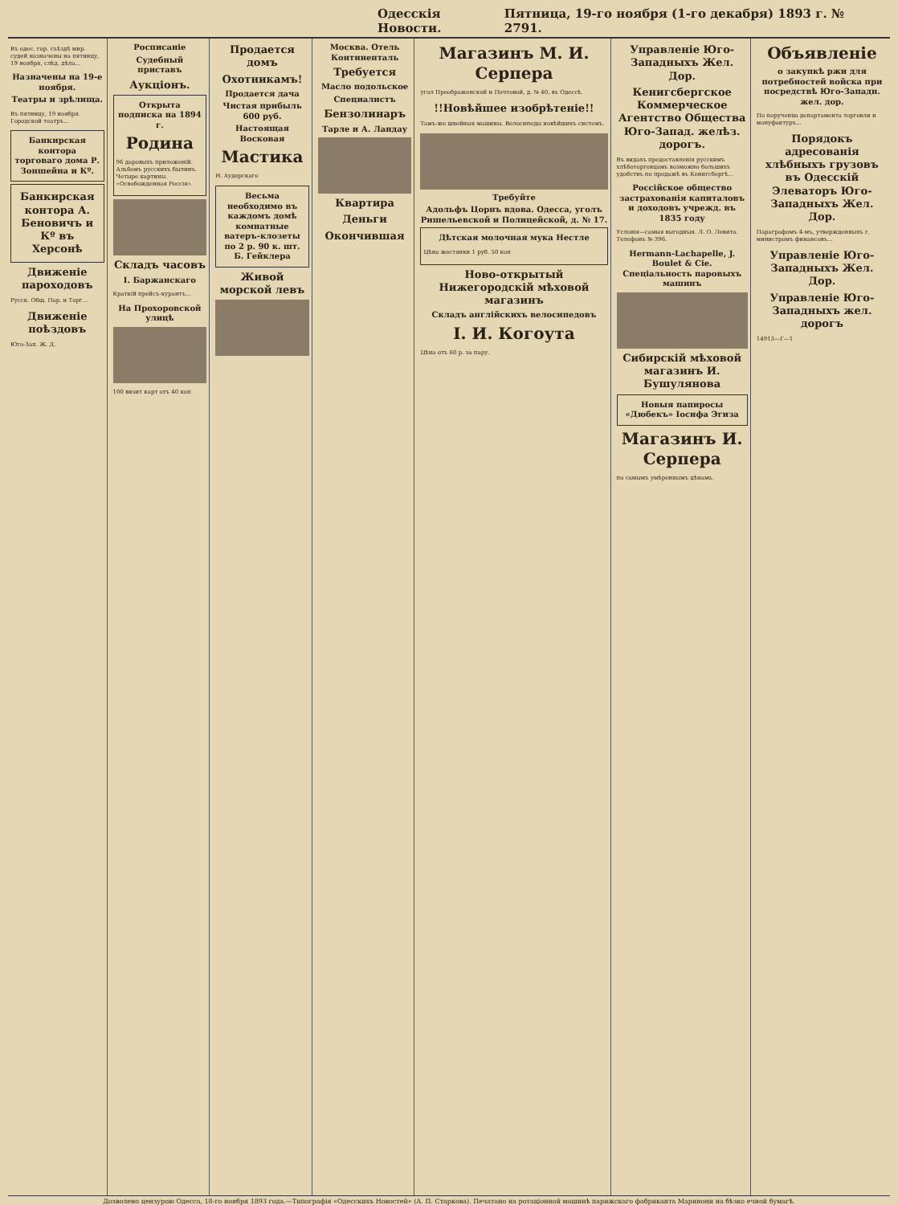Одесскія Новости. Пятница, 19-го ноября (1-го декабря) 1893 г. № 2791.
Въ одес. гор. съѣздѣ мир. судей назначены на пятницу, 19 ноября, слѣд. дѣла...
Назначены на 19-е ноября.
Театры и зрѣлища.
Въ пятницу, 19 ноября. Городской театръ...
Банкирская контора торговаго дома Р. Зоншейна и Кº.
Банкирская контора А. Беновичъ и Кº въ Херсонѣ
Движеніе пароходовъ
Русск. Общ. Пар. и Торг...
Движеніе поѣздовъ
Юго-Зап. Ж. Д.
Росписаніе
Судебный приставъ
Аукціонъ.
Открыта подписка на 1894 г.
Родина
96 даровыхъ приложеній. Альбомъ русскихъ былинъ. Четыре картины. «Освобожденная Россія».
Складъ часовъ
І. Баржанскаго
Краткій прейсъ-курантъ...
На Прохоровской улицѣ
100 визит карт отъ 40 коп
Продается домъ
Охотникамъ!
Продается дача
Чистая прибыль 600 руб.
Настоящая Восковая
Мастика
Н. Аудерскаго
Весьма необходимо въ каждомъ домѣ комнатные ватеръ-клозеты по 2 р. 90 к. шт. Б. Гейклера
Живой морской левъ
Москва. Отель Континенталь
Требуется
Масло подольское
Специалистъ
Бензолинаръ
Тарле и А. Ландау
Квартира
Деньги
Окончившая
Магазинъ М. И. Серпера
угол Преображенской и Почтовой, д. № 40, въ Одессѣ.
!!Новѣйшее изобрѣтеніе!!
Тамъ-же швейныя машины. Велосипеды новѣйшихъ системъ.
Требуйте
Адольфъ Цорнъ вдова. Одесса, уголъ Ришельевской и Полицейской, д. № 17.
Дѣтская молочная мука Нестле
Цѣна жестянки 1 руб. 50 коп
Ново-открытый Нижегородскій мѣховой магазинъ
Складъ англійскихъ велосипедовъ
І. И. Когоута
Цѣна отъ 60 р. за пару.
Управленіе Юго-Западныхъ Жел. Дор.
Кенигсбергское Коммерческое Агентство Общества Юго-Запад. желѣз. дорогъ.
Въ видахъ предоставленія русскимъ хлѣботорговцамъ возможно большихъ удобствъ по продажѣ въ Кенигсбергѣ...
Россійское общество застрахованія капиталовъ и доходовъ учрежд. въ 1835 году
Условія—самыя выгодныя. Л. О. Левита. Телефонъ № 396.
Hermann-Lachapelle, J. Boulet & Cie. Спеціальность паровыхъ машинъ
Сибирскій мѣховой магазинъ И. Бушулянова
Новыя папиросы «Дюбекъ» Іосифа Эгиза
Магазинъ И. Серпера
по самымъ умѣреннымъ цѣнамъ.
Объявленіе
о закупкѣ ржи для потребностей войска при посредствѣ Юго-Западн. жел. дор.
По порученію департамента торговли и мануфактуръ...
Порядокъ адресованія хлѣбныхъ грузовъ въ Одесскій Элеваторъ Юго-Западныхъ Жел. Дор.
Параграфомъ 4-мъ, утвержденныхъ г. министромъ финансовъ...
Управленіе Юго-Западныхъ Жел. Дор.
Управленіе Юго-Западныхъ жел. дорогъ
14913—Г—1
Дозволено цензурою Одесса, 18-го ноября 1893 года.—Типографія «Одесскихъ Новостей» (А. П. Старкова). Печатано на ротаціонной машинѣ парижскаго фабриканта Маринони на бѣзко ечной бумагѣ.